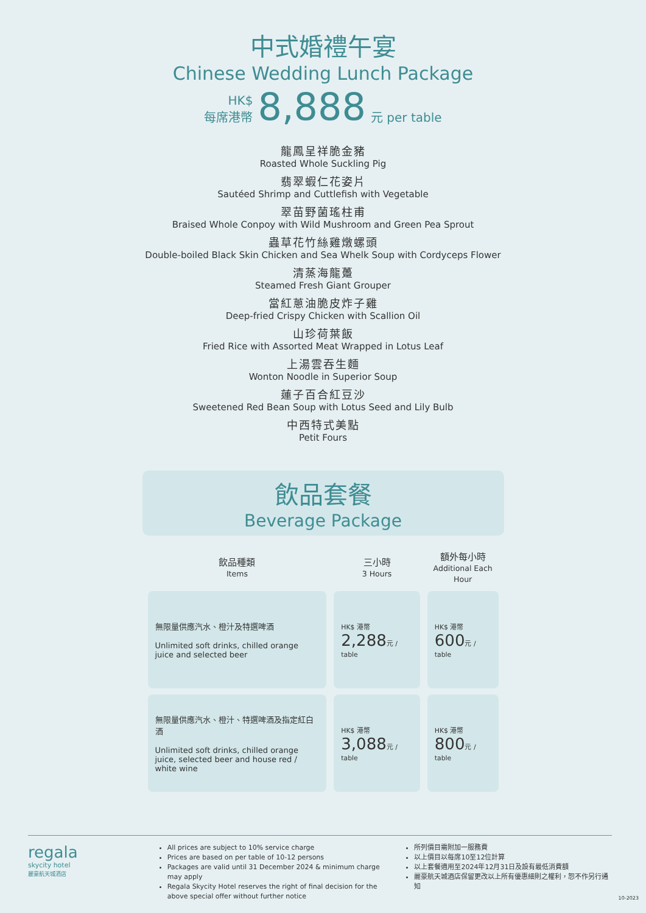中式婚禮午宴
Chinese Wedding Lunch Package
HK$
每席港幣
8,888
元 per table
龍鳳呈祥脆金豬
Roasted Whole Suckling Pig
翡翠蝦仁花姿片
Sautéed Shrimp and Cuttlefish with Vegetable
翠苗野菌瑤柱甫
Braised Whole Conpoy with Wild Mushroom and Green Pea Sprout
蟲草花竹絲雞燉螺頭
Double-boiled Black Skin Chicken and Sea Whelk Soup with Cordyceps Flower
清蒸海龍躉
Steamed Fresh Giant Grouper
當紅蔥油脆皮炸子雞
Deep-fried Crispy Chicken with Scallion Oil
山珍荷葉飯
Fried Rice with Assorted Meat Wrapped in Lotus Leaf
上湯雲吞生麵
Wonton Noodle in Superior Soup
蓮子百合紅豆沙
Sweetened Red Bean Soup with Lotus Seed and Lily Bulb
中西特式美點
Petit Fours
飲品套餐
Beverage Package
| 飲品種類 Items | 三小時 3 Hours | 額外每小時 Additional Each Hour |
| --- | --- | --- |
| 無限量供應汽水、橙汁及特選啤酒 Unlimited soft drinks, chilled orange juice and selected beer | HK$ 港幣 2,288 元 / table | HK$ 港幣 600 元 / table |
| 無限量供應汽水、橙汁、特選啤酒及指定紅白酒 Unlimited soft drinks, chilled orange juice, selected beer and house red / white wine | HK$ 港幣 3,088 元 / table | HK$ 港幣 800 元 / table |
regala
skycity hotel
麗豪航天城酒店
All prices are subject to 10% service charge
Prices are based on per table of 10-12 persons
Packages are valid until 31 December 2024 & minimum charge may apply
Regala Skycity Hotel reserves the right of final decision for the above special offer without further notice
所列價目需附加一服務費
以上價目以每席10至12位計算
以上套餐適用至2024年12月31日及設有最低消費額
麗豪航天城酒店保留更改以上所有優惠細則之權利，恕不作另行通知
10-2023